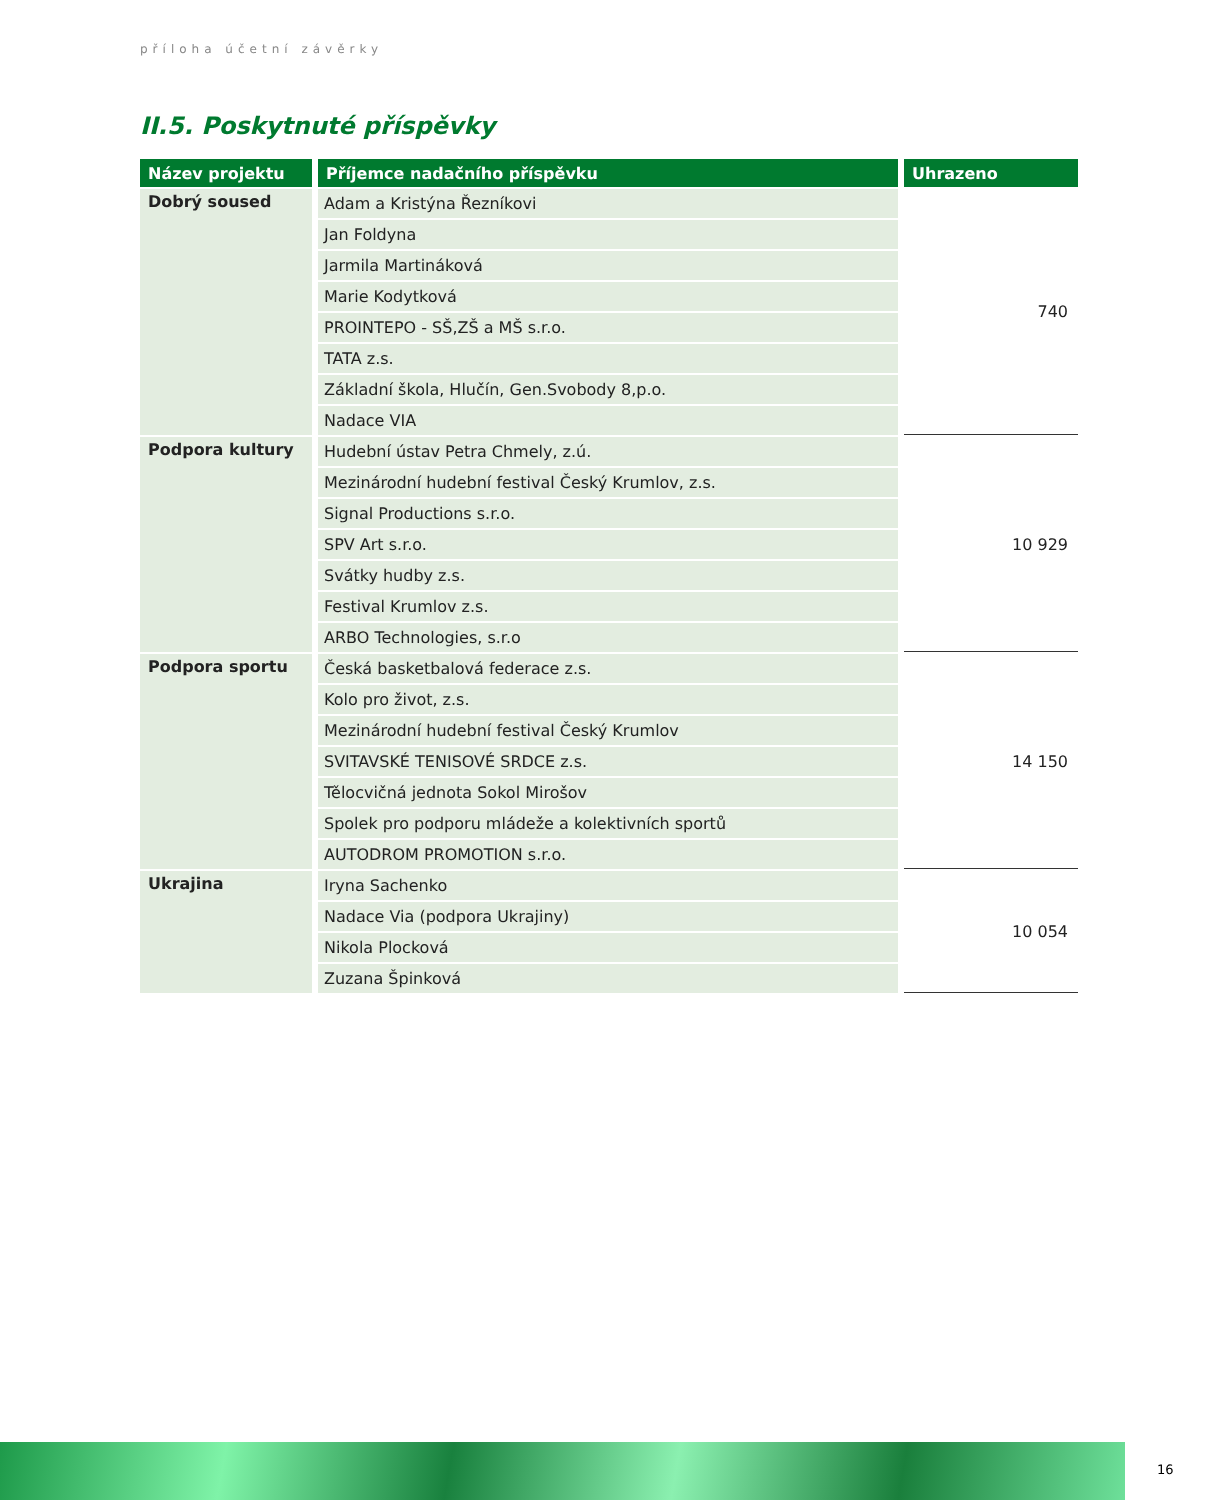příloha účetní závěrky
II.5. Poskytnuté příspěvky
| Název projektu | Příjemce nadačního příspěvku | Uhrazeno |
| --- | --- | --- |
| Dobrý soused | Adam a Kristýna Řezníkovi | 740 |
| | Jan Foldyna | |
| | Jarmila Martináková | |
| | Marie Kodytková | |
| | PROINTEPO - SŠ,ZŠ a MŠ s.r.o. | |
| | TATA z.s. | |
| | Základní škola, Hlučín, Gen.Svobody 8,p.o. | |
| | Nadace VIA | |
| Podpora kultury | Hudební ústav Petra Chmely, z.ú. | 10 929 |
| | Mezinárodní hudební festival Český Krumlov, z.s. | |
| | Signal Productions s.r.o. | |
| | SPV Art s.r.o. | |
| | Svátky hudby z.s. | |
| | Festival Krumlov z.s. | |
| | ARBO Technologies, s.r.o | |
| Podpora sportu | Česká basketbalová federace z.s. | 14 150 |
| | Kolo pro život, z.s. | |
| | Mezinárodní hudební festival Český Krumlov | |
| | SVITAVSKÉ TENISOVÉ SRDCE z.s. | |
| | Tělocvičná jednota Sokol Mirošov | |
| | Spolek pro podporu mládeže a kolektivních sportů | |
| | AUTODROM PROMOTION s.r.o. | |
| Ukrajina | Iryna Sachenko | 10 054 |
| | Nadace Via (podpora Ukrajiny) | |
| | Nikola Plocková | |
| | Zuzana Špinková | |
16